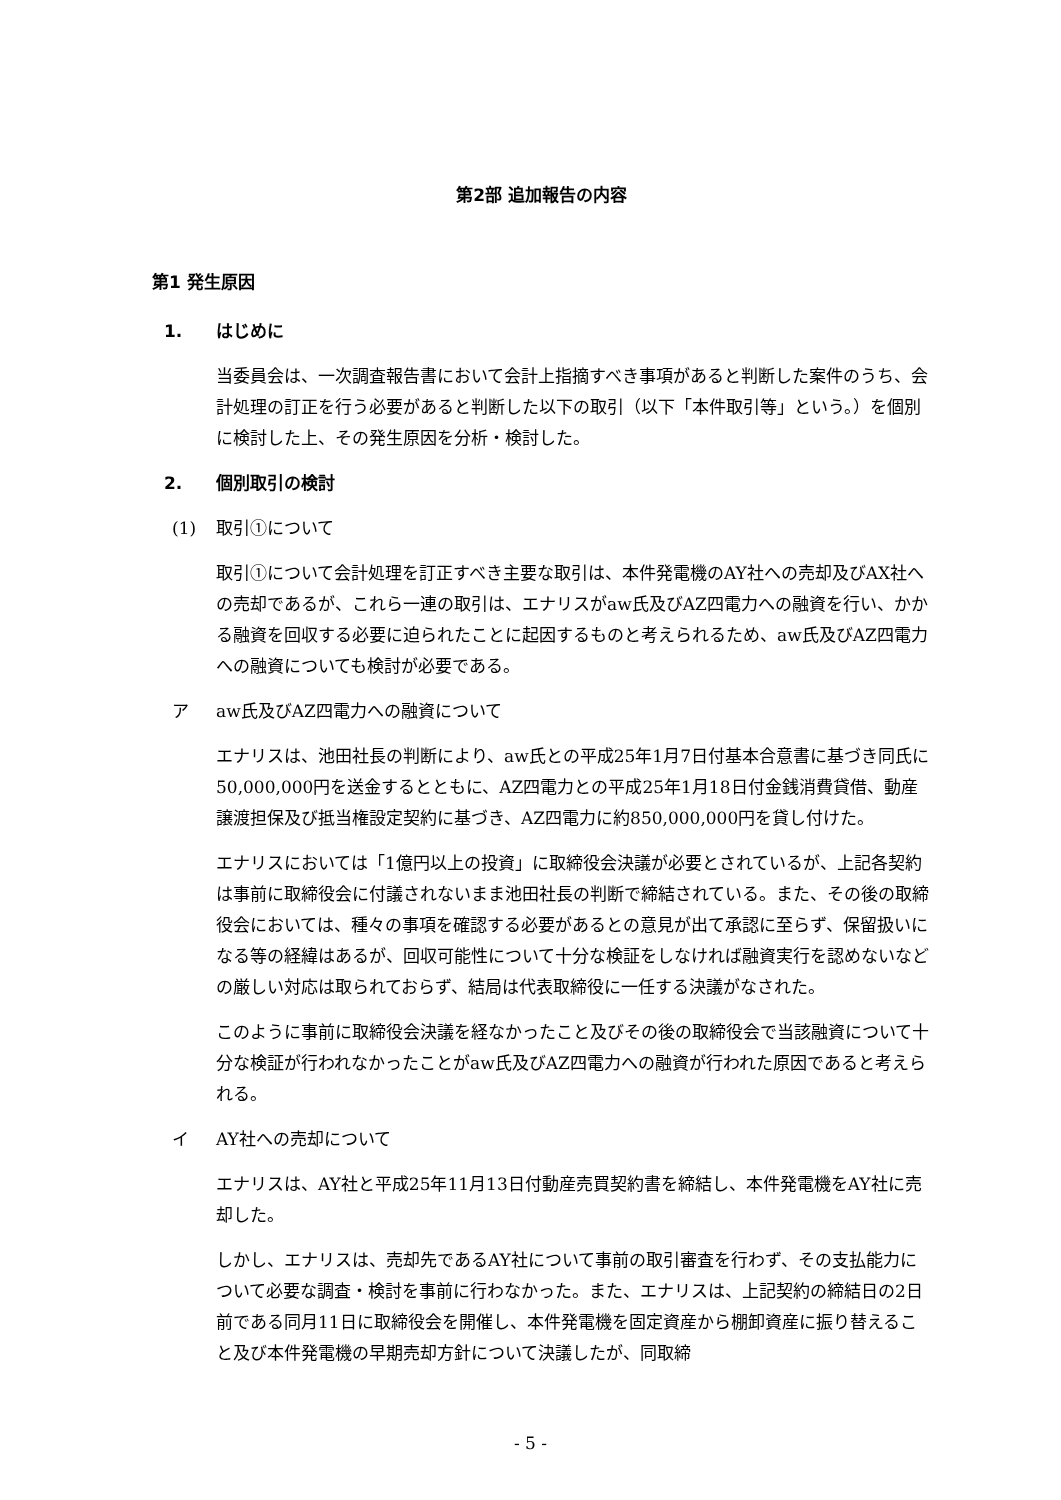第2部 追加報告の内容
第1 発生原因
1. はじめに
当委員会は、一次調査報告書において会計上指摘すべき事項があると判断した案件のうち、会計処理の訂正を行う必要があると判断した以下の取引（以下「本件取引等」という。）を個別に検討した上、その発生原因を分析・検討した。
2. 個別取引の検討
(1) 取引①について
取引①について会計処理を訂正すべき主要な取引は、本件発電機のAY社への売却及びAX社への売却であるが、これら一連の取引は、エナリスがaw氏及びAZ四電力への融資を行い、かかる融資を回収する必要に迫られたことに起因するものと考えられるため、aw氏及びAZ四電力への融資についても検討が必要である。
ア aw氏及びAZ四電力への融資について
エナリスは、池田社長の判断により、aw氏との平成25年1月7日付基本合意書に基づき同氏に50,000,000円を送金するとともに、AZ四電力との平成25年1月18日付金銭消費貸借、動産譲渡担保及び抵当権設定契約に基づき、AZ四電力に約850,000,000円を貸し付けた。
エナリスにおいては「1億円以上の投資」に取締役会決議が必要とされているが、上記各契約は事前に取締役会に付議されないまま池田社長の判断で締結されている。また、その後の取締役会においては、種々の事項を確認する必要があるとの意見が出て承認に至らず、保留扱いになる等の経緯はあるが、回収可能性について十分な検証をしなければ融資実行を認めないなどの厳しい対応は取られておらず、結局は代表取締役に一任する決議がなされた。
このように事前に取締役会決議を経なかったこと及びその後の取締役会で当該融資について十分な検証が行われなかったことがaw氏及びAZ四電力への融資が行われた原因であると考えられる。
イ AY社への売却について
エナリスは、AY社と平成25年11月13日付動産売買契約書を締結し、本件発電機をAY社に売却した。
しかし、エナリスは、売却先であるAY社について事前の取引審査を行わず、その支払能力について必要な調査・検討を事前に行わなかった。また、エナリスは、上記契約の締結日の2日前である同月11日に取締役会を開催し、本件発電機を固定資産から棚卸資産に振り替えること及び本件発電機の早期売却方針について決議したが、同取締
- 5 -